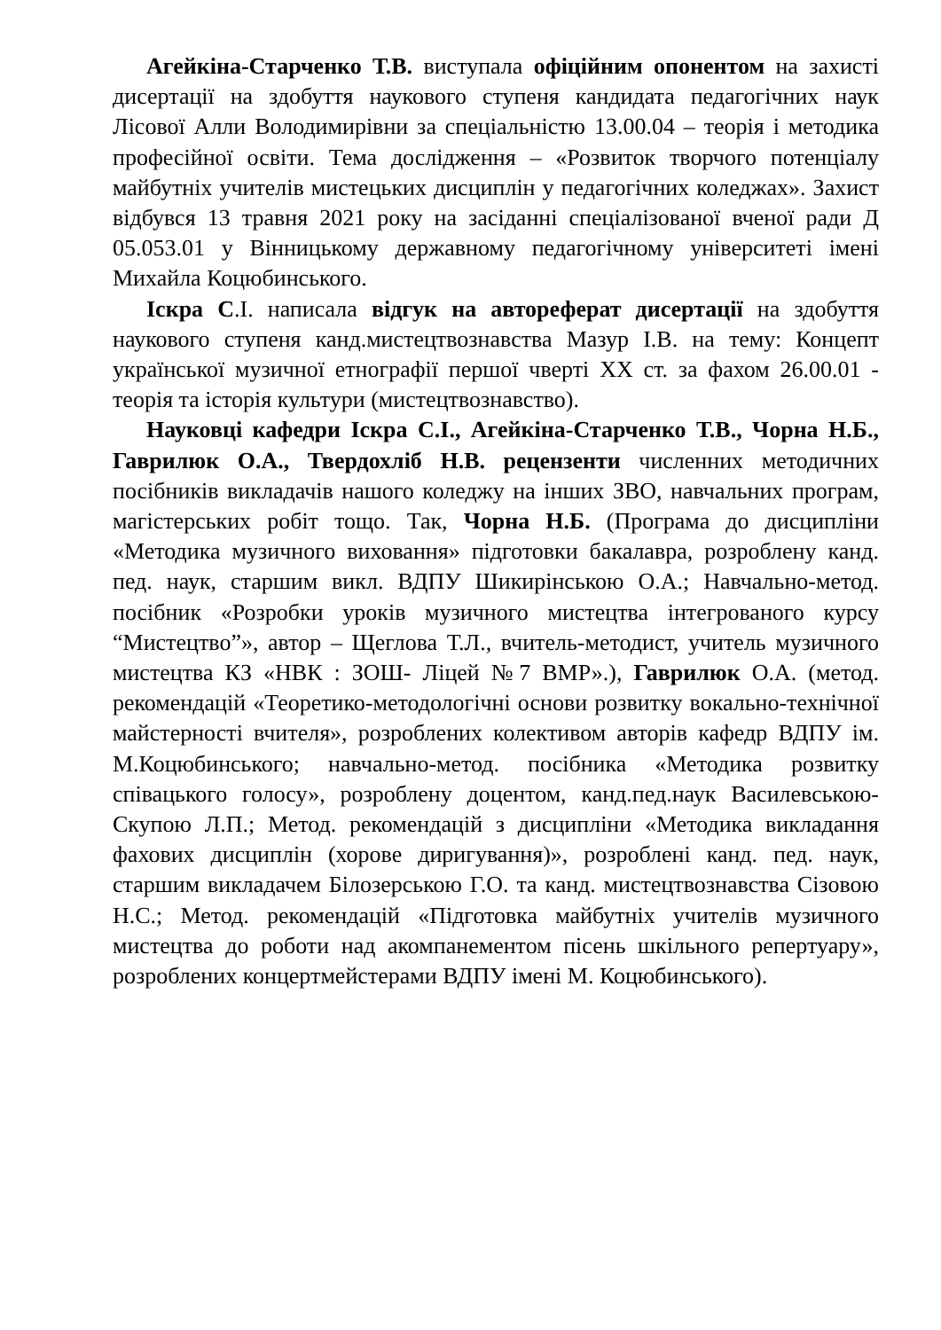Агейкіна-Старченко Т.В. виступала офіційним опонентом на захисті дисертації на здобуття наукового ступеня кандидата педагогічних наук Лісової Алли Володимирівни за спеціальністю 13.00.04 – теорія і методика професійної освіти. Тема дослідження – «Розвиток творчого потенціалу майбутніх учителів мистецьких дисциплін у педагогічних коледжах». Захист відбувся 13 травня 2021 року на засіданні спеціалізованої вченої ради Д 05.053.01 у Вінницькому державному педагогічному університеті імені Михайла Коцюбинського.
Іскра С.І. написала відгук на автореферат дисертації на здобуття наукового ступеня канд.мистецтвознавства Мазур І.В. на тему: Концепт української музичної етнографії першої чверті XX ст. за фахом 26.00.01 - теорія та історія культури (мистецтвознавство).
Науковці кафедри Іскра С.І., Агейкіна-Старченко Т.В., Чорна Н.Б., Гаврилюк О.А., Твердохліб Н.В. рецензенти численних методичних посібників викладачів нашого коледжу на інших ЗВО, навчальних програм, магістерських робіт тощо. Так, Чорна Н.Б. (Програма до дисципліни «Методика музичного виховання» підготовки бакалавра, розроблену канд. пед. наук, старшим викл. ВДПУ Шикирінською О.А.; Навчально-метод. посібник «Розробки уроків музичного мистецтва інтегрованого курсу “Мистецтво”», автор – Щеглова Т.Л., вчитель-методист, учитель музичного мистецтва КЗ «НВК : ЗОШ- Ліцей №7 ВМР».), Гаврилюк О.А. (метод. рекомендацій «Теоретико-методологічні основи розвитку вокально-технічної майстерності вчителя», розроблених колективом авторів кафедр ВДПУ ім. М.Коцюбинського; навчально-метод. посібника «Методика розвитку співацького голосу», розроблену доцентом, канд.пед.наук Василевською-Скупою Л.П.; Метод. рекомендацій з дисципліни «Методика викладання фахових дисциплін (хорове диригування)», розроблені канд. пед. наук, старшим викладачем Білозерською Г.О. та канд. мистецтвознавства Сізовою Н.С.; Метод. рекомендацій «Підготовка майбутніх учителів музичного мистецтва до роботи над акомпанементом пісень шкільного репертуару», розроблених концертмейстерами ВДПУ імені М. Коцюбинського).